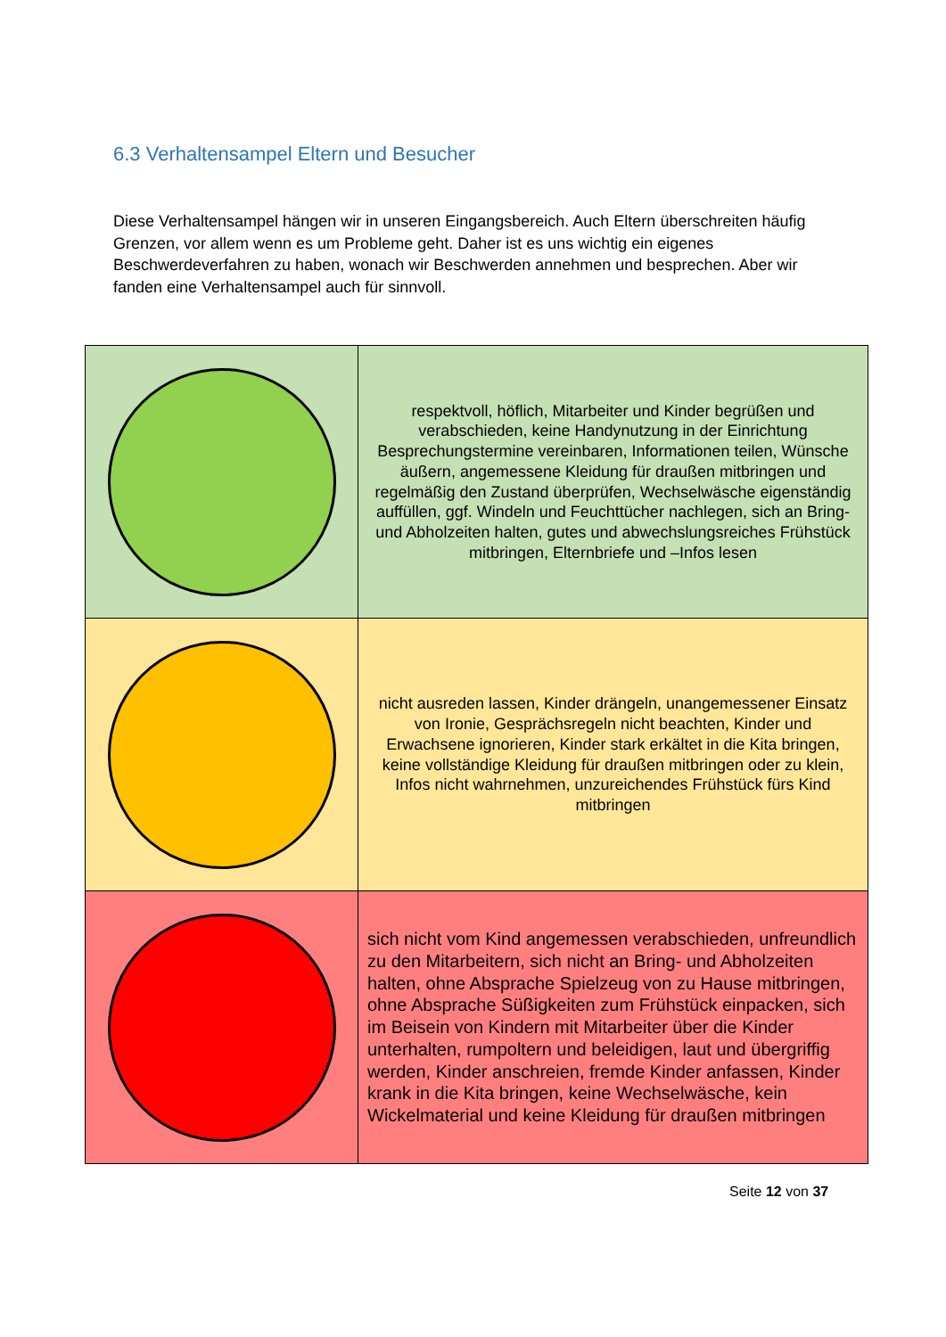6.3 Verhaltensampel Eltern und Besucher
Diese Verhaltensampel hängen wir in unseren Eingangsbereich. Auch Eltern überschreiten häufig Grenzen, vor allem wenn es um Probleme geht. Daher ist es uns wichtig ein eigenes Beschwerdeverfahren zu haben, wonach wir Beschwerden annehmen und besprechen. Aber wir fanden eine Verhaltensampel auch für sinnvoll.
| | respektvoll, höflich, Mitarbeiter und Kinder begrüßen und verabschieden, keine Handynutzung in der Einrichtung Besprechungstermine vereinbaren, Informationen teilen, Wünsche äußern, angemessene Kleidung für draußen mitbringen und regelmäßig den Zustand überprüfen, Wechselwäsche eigenständig auffüllen, ggf. Windeln und Feuchttücher nachlegen, sich an Bring- und Abholzeiten halten, gutes und abwechslungsreiches Frühstück mitbringen, Elternbriefe und –Infos lesen |
| | nicht ausreden lassen, Kinder drängeln, unangemessener Einsatz von Ironie, Gesprächsregeln nicht beachten, Kinder und Erwachsene ignorieren, Kinder stark erkältet in die Kita bringen, keine vollständige Kleidung für draußen mitbringen oder zu klein, Infos nicht wahrnehmen, unzureichendes Frühstück fürs Kind mitbringen |
| | sich nicht vom Kind angemessen verabschieden, unfreundlich zu den Mitarbeitern, sich nicht an Bring- und Abholzeiten halten, ohne Absprache Spielzeug von zu Hause mitbringen, ohne Absprache Süßigkeiten zum Frühstück einpacken, sich im Beisein von Kindern mit Mitarbeiter über die Kinder unterhalten, rumpoltern und beleidigen, laut und übergriffig werden, Kinder anschreien, fremde Kinder anfassen, Kinder krank in die Kita bringen, keine Wechselwäsche, kein Wickelmaterial und keine Kleidung für draußen mitbringen |
Seite 12 von 37